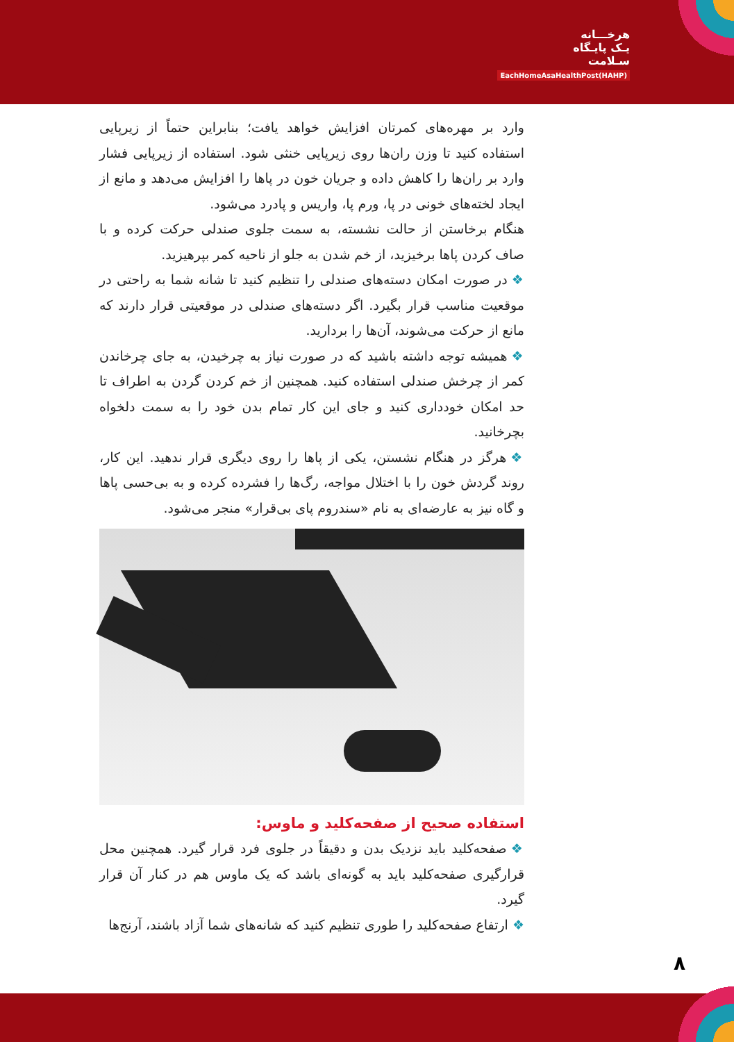هرخـــانه
یـک پایـگاه
سـلامت
EachHomeAsaHealthPost(HAHP)
وارد بر مهره‌های کمرتان افزایش خواهد یافت؛ بنابراین حتماً از زیرپایی استفاده کنید تا وزن ران‌ها روی زیرپایی خنثی شود. استفاده از زیرپایی فشار وارد بر ران‌ها را کاهش داده و جریان خون در پاها را افزایش می‌دهد و مانع از ایجاد لخته‌های خونی در پا، ورم پا، واریس و پادرد می‌شود.
هنگام برخاستن از حالت نشسته، به سمت جلوی صندلی حرکت کرده و با صاف کردن پاها برخیزید، از خم شدن به جلو از ناحیه کمر بپرهیزید.
❖ در صورت امکان دسته‌های صندلی را تنظیم کنید تا شانه شما به راحتی در موقعیت مناسب قرار بگیرد. اگر دسته‌های صندلی در موقعیتی قرار دارند که مانع از حرکت می‌شوند، آن‌ها را بردارید.
❖ همیشه توجه داشته باشید که در صورت نیاز به چرخیدن، به جای چرخاندن کمر از چرخش صندلی استفاده کنید. همچنین از خم کردن گردن به اطراف تا حد امکان خودداری کنید و جای این کار تمام بدن خود را به سمت دلخواه بچرخانید.
❖ هرگز در هنگام نشستن، یکی از پاها را روی دیگری قرار ندهید. این کار، روند گردش خون را با اختلال مواجه، رگ‌ها را فشرده کرده و به بی‌حسی پاها و گاه نیز به عارضه‌ای به نام «سندروم پای بی‌قرار» منجر می‌شود.
استفاده صحیح از صفحه‌کلید و ماوس:
❖ صفحه‌کلید باید نزدیک بدن و دقیقاً در جلوی فرد قرار گیرد. همچنین محل قرارگیری صفحه‌کلید باید به گونه‌ای باشد که یک ماوس هم در کنار آن قرار گیرد.
❖ ارتفاع صفحه‌کلید را طوری تنظیم کنید که شانه‌های شما آزاد باشند، آرنج‌ها
۸